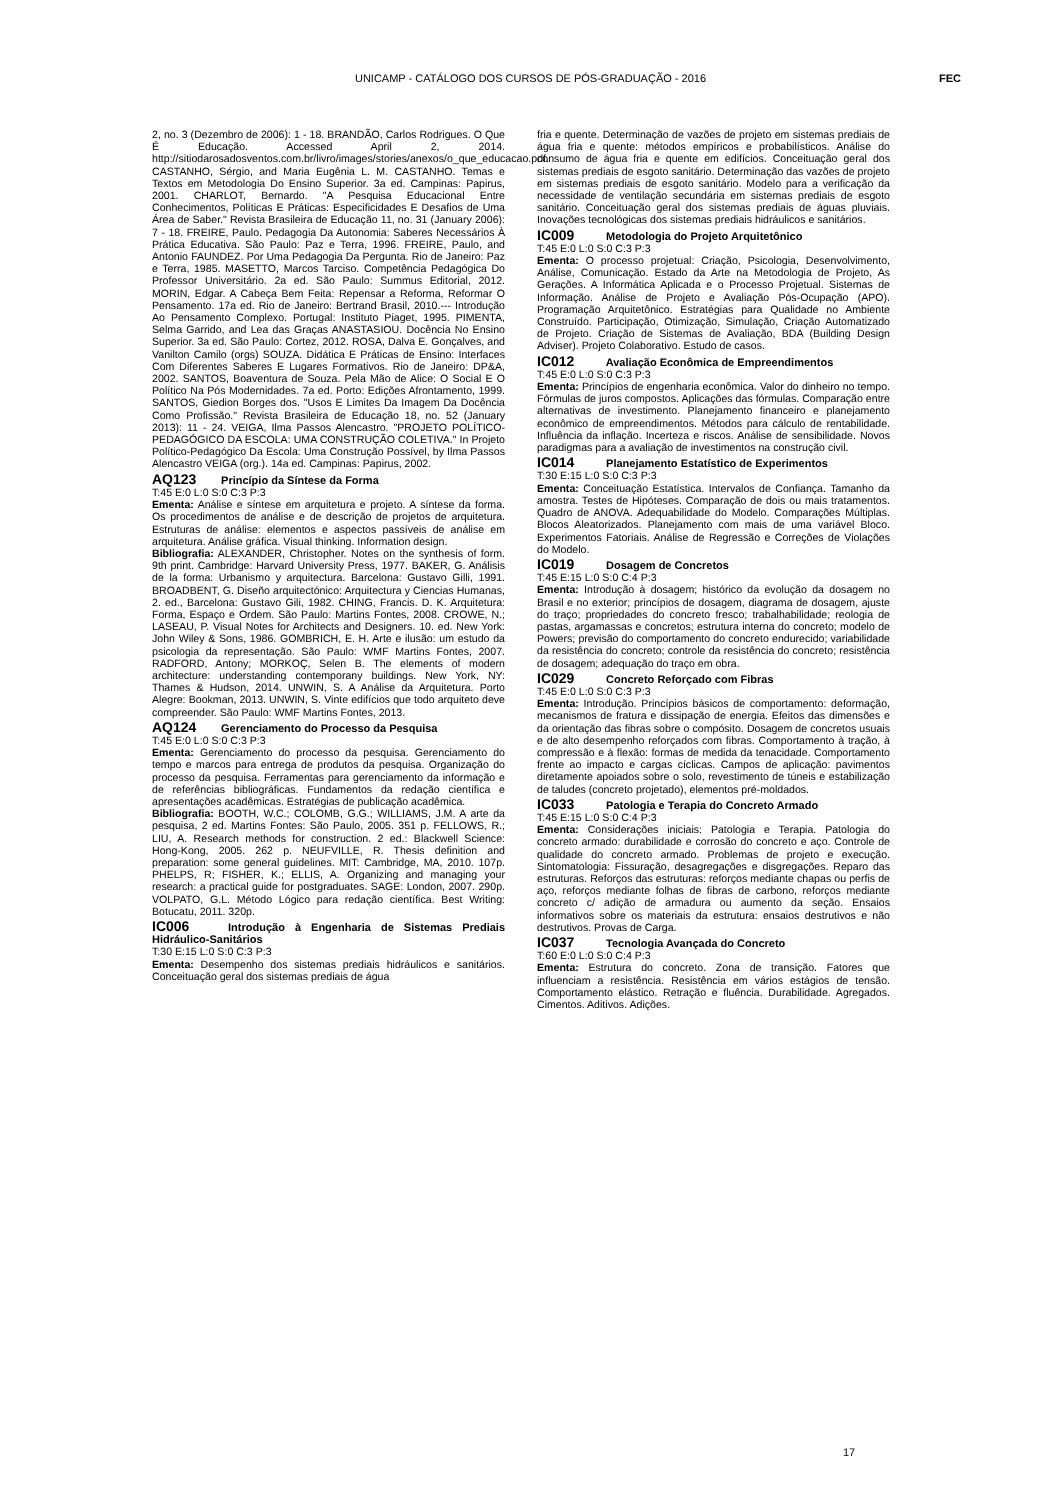UNICAMP - CATÁLOGO DOS CURSOS DE PÓS-GRADUAÇÃO - 2016
FEC
2, no. 3 (Dezembro de 2006): 1 - 18. BRANDÃO, Carlos Rodrigues. O Que É Educação. Accessed April 2, 2014. http://sitiodarosadosventos.com.br/livro/images/stories/anexos/o_que_educacao.pdf. CASTANHO, Sérgio, and Maria Eugênia L. M. CASTANHO. Temas e Textos em Metodologia Do Ensino Superior. 3a ed. Campinas: Papirus, 2001. CHARLOT, Bernardo. "A Pesquisa Educacional Entre Conhecimentos, Políticas E Práticas: Especificidades E Desafios de Uma Área de Saber." Revista Brasileira de Educação 11, no. 31 (January 2006): 7 - 18. FREIRE, Paulo. Pedagogia Da Autonomia: Saberes Necessários À Prática Educativa. São Paulo: Paz e Terra, 1996. FREIRE, Paulo, and Antonio FAUNDEZ. Por Uma Pedagogia Da Pergunta. Rio de Janeiro: Paz e Terra, 1985. MASETTO, Marcos Tarciso. Competência Pedagógica Do Professor Universitário. 2a ed. São Paulo: Summus Editorial, 2012. MORIN, Edgar. A Cabeça Bem Feita: Repensar a Reforma, Reformar O Pensamento. 17a ed. Rio de Janeiro: Bertrand Brasil, 2010.--- Introdução Ao Pensamento Complexo. Portugal: Instituto Piaget, 1995. PIMENTA, Selma Garrido, and Lea das Graças ANASTASIOU. Docência No Ensino Superior. 3a ed. São Paulo: Cortez, 2012. ROSA, Dalva E. Gonçalves, and Vanilton Camilo (orgs) SOUZA. Didática E Práticas de Ensino: Interfaces Com Diferentes Saberes E Lugares Formativos. Rio de Janeiro: DP&A, 2002. SANTOS, Boaventura de Souza. Pela Mão de Alice: O Social E O Político Na Pós Modernidades. 7a ed. Porto: Edições Afrontamento, 1999. SANTOS, Giedion Borges dos. "Usos E Limites Da Imagem Da Docência Como Profissão." Revista Brasileira de Educação 18, no. 52 (January 2013): 11 - 24. VEIGA, Ilma Passos Alencastro. "PROJETO POLÍTICO-PEDAGÓGICO DA ESCOLA: UMA CONSTRUÇÃO COLETIVA." In Projeto Político-Pedagógico Da Escola: Uma Construção Possível, by Ilma Passos Alencastro VEIGA (org.). 14a ed. Campinas: Papirus, 2002.
AQ123 Princípio da Síntese da Forma
T:45 E:0 L:0 S:0 C:3 P:3
Ementa: Análise e síntese em arquitetura e projeto. A síntese da forma. Os procedimentos de análise e de descrição de projetos de arquitetura. Estruturas de análise: elementos e aspectos passíveis de análise em arquitetura. Análise gráfica. Visual thinking. Information design.
Bibliografia: ALEXANDER, Christopher. Notes on the synthesis of form. 9th print. Cambridge: Harvard University Press, 1977. BAKER, G. Análisis de la forma: Urbanismo y arquitectura. Barcelona: Gustavo Gilli, 1991. BROADBENT, G. Diseño arquitectónico: Arquitectura y Ciencias Humanas, 2. ed., Barcelona: Gustavo Gili, 1982. CHING, Francis. D. K. Arquitetura: Forma, Espaço e Ordem. São Paulo: Martins Fontes, 2008. CROWE, N.; LASEAU, P. Visual Notes for Architects and Designers. 10. ed. New York: John Wiley & Sons, 1986. GOMBRICH, E. H. Arte e ilusão: um estudo da psicologia da representação. São Paulo: WMF Martins Fontes, 2007. RADFORD, Antony; MORKOÇ, Selen B. The elements of modern architecture: understanding contemporany buildings. New York, NY: Thames & Hudson, 2014. UNWIN, S. A Análise da Arquitetura. Porto Alegre: Bookman, 2013. UNWIN, S. Vinte edifícios que todo arquiteto deve compreender. São Paulo: WMF Martins Fontes, 2013.
AQ124 Gerenciamento do Processo da Pesquisa
T:45 E:0 L:0 S:0 C:3 P:3
Ementa: Gerenciamento do processo da pesquisa. Gerenciamento do tempo e marcos para entrega de produtos da pesquisa. Organização do processo da pesquisa. Ferramentas para gerenciamento da informação e de referências bibliográficas. Fundamentos da redação científica e apresentações acadêmicas. Estratégias de publicação acadêmica.
Bibliografia: BOOTH, W.C.; COLOMB, G.G.; WILLIAMS, J.M. A arte da pesquisa, 2 ed. Martins Fontes: São Paulo, 2005. 351 p. FELLOWS, R.; LIU, A. Research methods for construction. 2 ed.: Blackwell Science: Hong-Kong, 2005. 262 p. NEUFVILLE, R. Thesis definition and preparation: some general guidelines. MIT: Cambridge, MA, 2010. 107p. PHELPS, R; FISHER, K.; ELLIS, A. Organizing and managing your research: a practical guide for postgraduates. SAGE: London, 2007. 290p. VOLPATO, G.L. Método Lógico para redação científica. Best Writing: Botucatu, 2011. 320p.
IC006 Introdução à Engenharia de Sistemas Prediais Hidráulico-Sanitários
T:30 E:15 L:0 S:0 C:3 P:3
Ementa: Desempenho dos sistemas prediais hidráulicos e sanitários. Conceituação geral dos sistemas prediais de água
fria e quente. Determinação de vazões de projeto em sistemas prediais de água fria e quente: métodos empíricos e probabilísticos. Análise do consumo de água fria e quente em edifícios. Conceituação geral dos sistemas prediais de esgoto sanitário. Determinação das vazões de projeto em sistemas prediais de esgoto sanitário. Modelo para a verificação da necessidade de ventilação secundária em sistemas prediais de esgoto sanitário. Conceituação geral dos sistemas prediais de águas pluviais. Inovações tecnológicas dos sistemas prediais hidráulicos e sanitários.
IC009 Metodologia do Projeto Arquitetônico
T:45 E:0 L:0 S:0 C:3 P:3
Ementa: O processo projetual: Criação, Psicologia, Desenvolvimento, Análise, Comunicação. Estado da Arte na Metodologia de Projeto, As Gerações. A Informática Aplicada e o Processo Projetual. Sistemas de Informação. Análise de Projeto e Avaliação Pós-Ocupação (APO). Programação Arquitetônico. Estratégias para Qualidade no Ambiente Construído. Participação, Otimização, Simulação, Criação Automatizado de Projeto. Criação de Sistemas de Avaliação, BDA (Building Design Adviser). Projeto Colaborativo. Estudo de casos.
IC012 Avaliação Econômica de Empreendimentos
T:45 E:0 L:0 S:0 C:3 P:3
Ementa: Princípios de engenharia econômica. Valor do dinheiro no tempo. Fórmulas de juros compostos. Aplicações das fórmulas. Comparação entre alternativas de investimento. Planejamento financeiro e planejamento econômico de empreendimentos. Métodos para cálculo de rentabilidade. Influência da inflação. Incerteza e riscos. Análise de sensibilidade. Novos paradigmas para a avaliação de investimentos na construção civil.
IC014 Planejamento Estatístico de Experimentos
T:30 E:15 L:0 S:0 C:3 P:3
Ementa: Conceituação Estatística. Intervalos de Confiança. Tamanho da amostra. Testes de Hipóteses. Comparação de dois ou mais tratamentos. Quadro de ANOVA. Adequabilidade do Modelo. Comparações Múltiplas. Blocos Aleatorizados. Planejamento com mais de uma variável Bloco. Experimentos Fatoriais. Análise de Regressão e Correções de Violações do Modelo.
IC019 Dosagem de Concretos
T:45 E:15 L:0 S:0 C:4 P:3
Ementa: Introdução à dosagem; histórico da evolução da dosagem no Brasil e no exterior; princípios de dosagem, diagrama de dosagem, ajuste do traço; propriedades do concreto fresco; trabalhabilidade; reologia de pastas, argamassas e concretos; estrutura interna do concreto; modelo de Powers; previsão do comportamento do concreto endurecido; variabilidade da resistência do concreto; controle da resistência do concreto; resistência de dosagem; adequação do traço em obra.
IC029 Concreto Reforçado com Fibras
T:45 E:0 L:0 S:0 C:3 P:3
Ementa: Introdução. Princípios básicos de comportamento: deformação, mecanismos de fratura e dissipação de energia. Efeitos das dimensões e da orientação das fibras sobre o compósito. Dosagem de concretos usuais e de alto desempenho reforçados com fibras. Comportamento à tração, à compressão e à flexão: formas de medida da tenacidade. Comportamento frente ao impacto e cargas cíclicas. Campos de aplicação: pavimentos diretamente apoiados sobre o solo, revestimento de túneis e estabilização de taludes (concreto projetado), elementos pré-moldados.
IC033 Patologia e Terapia do Concreto Armado
T:45 E:15 L:0 S:0 C:4 P:3
Ementa: Considerações iniciais: Patologia e Terapia. Patologia do concreto armado: durabilidade e corrosão do concreto e aço. Controle de qualidade do concreto armado. Problemas de projeto e execução. Sintomatologia: Fissuração, desagregações e disgregações. Reparo das estruturas. Reforços das estruturas: reforços mediante chapas ou perfis de aço, reforços mediante folhas de fibras de carbono, reforços mediante concreto c/ adição de armadura ou aumento da seção. Ensaios informativos sobre os materiais da estrutura: ensaios destrutivos e não destrutivos. Provas de Carga.
IC037 Tecnologia Avançada do Concreto
T:60 E:0 L:0 S:0 C:4 P:3
Ementa: Estrutura do concreto. Zona de transição. Fatores que influenciam a resistência. Resistência em vários estágios de tensão. Comportamento elástico. Retração e fluência. Durabilidade. Agregados. Cimentos. Aditivos. Adições.
17